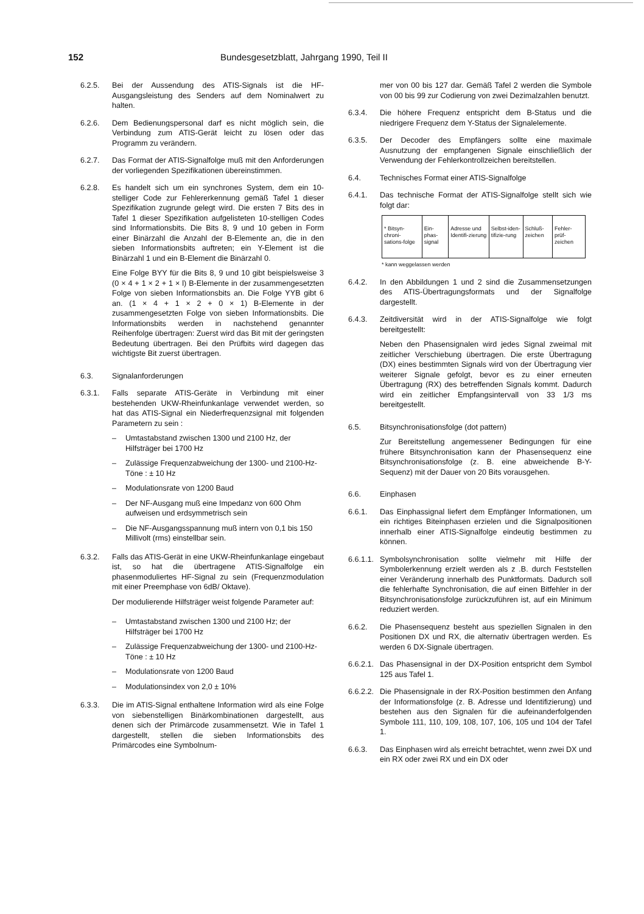152 Bundesgesetzblatt, Jahrgang 1990, Teil II
6.2.5. Bei der Aussendung des ATIS-Signals ist die HF-Ausgangsleistung des Senders auf dem Nominalwert zu halten.
6.2.6. Dem Bedienungspersonal darf es nicht möglich sein, die Verbindung zum ATIS-Gerät leicht zu lösen oder das Programm zu verändern.
6.2.7. Das Format der ATIS-Signalfolge muß mit den Anforderungen der vorliegenden Spezifikationen übereinstimmen.
6.2.8. Es handelt sich um ein synchrones System, dem ein 10-stelliger Code zur Fehlererkennung gemäß Tafel 1 dieser Spezifikation zugrunde gelegt wird. Die ersten 7 Bits des in Tafel 1 dieser Spezifikation aufgelisteten 10-stelligen Codes sind Informationsbits. Die Bits 8, 9 und 10 geben in Form einer Binärzahl die Anzahl der B-Elemente an, die in den sieben Informationsbits auftreten; ein Y-Element ist die Binärzahl 1 und ein B-Element die Binärzahl 0.
Eine Folge BYY für die Bits 8, 9 und 10 gibt beispielsweise 3 (0 × 4 + 1 × 2 + 1 × l) B-Elemente in der zusammengesetzten Folge von sieben Informationsbits an. Die Folge YYB gibt 6 an. (1 × 4 + 1 × 2 + 0 × 1) B-Elemente in der zusammengesetzten Folge von sieben Informationsbits. Die Informationsbits werden in nachstehend genannter Reihenfolge übertragen: Zuerst wird das Bit mit der geringsten Bedeutung übertragen. Bei den Prüfbits wird dagegen das wichtigste Bit zuerst übertragen.
6.3. Signalanforderungen
6.3.1. Falls separate ATIS-Geräte in Verbindung mit einer bestehenden UKW-Rheinfunkanlage verwendet werden, so hat das ATIS-Signal ein Niederfrequenzsignal mit folgenden Parametern zu sein :
– Umtastabstand zwischen 1300 und 2100 Hz, der Hilfsträger bei 1700 Hz
– Zulässige Frequenzabweichung der 1300- und 2100-Hz-Töne : ± 10 Hz
– Modulationsrate von 1200 Baud
– Der NF-Ausgang muß eine Impedanz von 600 Ohm aufweisen und erdsymmetrisch sein
– Die NF-Ausgangsspannung muß intern von 0,1 bis 150 Millivolt (rms) einstellbar sein.
6.3.2. Falls das ATIS-Gerät in eine UKW-Rheinfunkanlage eingebaut ist, so hat die übertragene ATIS-Signalfolge ein phasenmoduliertes HF-Signal zu sein (Frequenzmodulation mit einer Preemphase von 6dB/ Oktave).
Der modulierende Hilfsträger weist folgende Parameter auf:
– Umtastabstand zwischen 1300 und 2100 Hz; der Hilfsträger bei 1700 Hz
– Zulässige Frequenzabweichung der 1300- und 2100-Hz-Töne : ± 10 Hz
– Modulationsrate von 1200 Baud
– Modulationsindex von 2,0 ± 10%
6.3.3. Die im ATIS-Signal enthaltene Information wird als eine Folge von siebenstelligen Binärkombinationen dargestellt, aus denen sich der Primärcode zusammensetzt. Wie in Tafel 1 dargestellt, stellen die sieben Informationsbits des Primärcodes eine Symbolnum-
mer von 00 bis 127 dar. Gemäß Tafel 2 werden die Symbole von 00 bis 99 zur Codierung von zwei Dezimalzahlen benutzt.
6.3.4. Die höhere Frequenz entspricht dem B-Status und die niedrigere Frequenz dem Y-Status der Signalelemente.
6.3.5. Der Decoder des Empfängers sollte eine maximale Ausnutzung der empfangenen Signale einschließlich der Verwendung der Fehlerkontrollzeichen bereitstellen.
6.4. Technisches Format einer ATIS-Signalfolge
6.4.1. Das technische Format der ATIS-Signalfolge stellt sich wie folgt dar:
| * Bitsyn-chroni-sations-folge | Ein-phas-signal | Adresse und Identifi-zierung | Selbst-iden-tifizie-rung | Schluß-zeichen | Fehler-prüf-zeichen |
* kann weggelassen werden
6.4.2. In den Abbildungen 1 und 2 sind die Zusammensetzungen des ATIS-Übertragungsformats und der Signalfolge dargestellt.
6.4.3. Zeitdiversität wird in der ATIS-Signalfolge wie folgt bereitgestellt:
Neben den Phasensignalen wird jedes Signal zweimal mit zeitlicher Verschiebung übertragen. Die erste Übertragung (DX) eines bestimmten Signals wird von der Übertragung vier weiterer Signale gefolgt, bevor es zu einer erneuten Übertragung (RX) des betreffenden Signals kommt. Dadurch wird ein zeitlicher Empfangsintervall von 33 1/3 ms bereitgestellt.
6.5. Bitsynchronisationsfolge (dot pattern)
Zur Bereitstellung angemessener Bedingungen für eine frühere Bitsynchronisation kann der Phasensequenz eine Bitsynchronisationsfolge (z. B. eine abweichende B-Y-Sequenz) mit der Dauer von 20 Bits vorausgehen.
6.6. Einphasen
6.6.1. Das Einphassignal liefert dem Empfänger Informationen, um ein richtiges Biteinphasen erzielen und die Signalpositionen innerhalb einer ATIS-Signalfolge eindeutig bestimmen zu können.
6.6.1.1.
Symbolsynchronisation sollte vielmehr mit Hilfe der Symbolerkennung erzielt werden als z .B. durch Feststellen einer Veränderung innerhalb des Punktformats. Dadurch soll die fehlerhafte Synchronisation, die auf einen Bitfehler in der Bitsynchronisationsfolge zurückzuführen ist, auf ein Minimum reduziert werden.
6.6.2. Die Phasensequenz besteht aus speziellen Signalen in den Positionen DX und RX, die alternativ übertragen werden. Es werden 6 DX-Signale übertragen.
6.6.2.1.
Das Phasensignal in der DX-Position entspricht dem Symbol 125 aus Tafel 1.
6.6.2.2.
Die Phasensignale in der RX-Position bestimmen den Anfang der Informationsfolge (z. B. Adresse und Identifizierung) und bestehen aus den Signalen für die aufeinanderfolgenden Symbole 111, 110, 109, 108, 107, 106, 105 und 104 der Tafel 1.
6.6.3. Das Einphasen wird als erreicht betrachtet, wenn zwei DX und ein RX oder zwei RX und ein DX oder